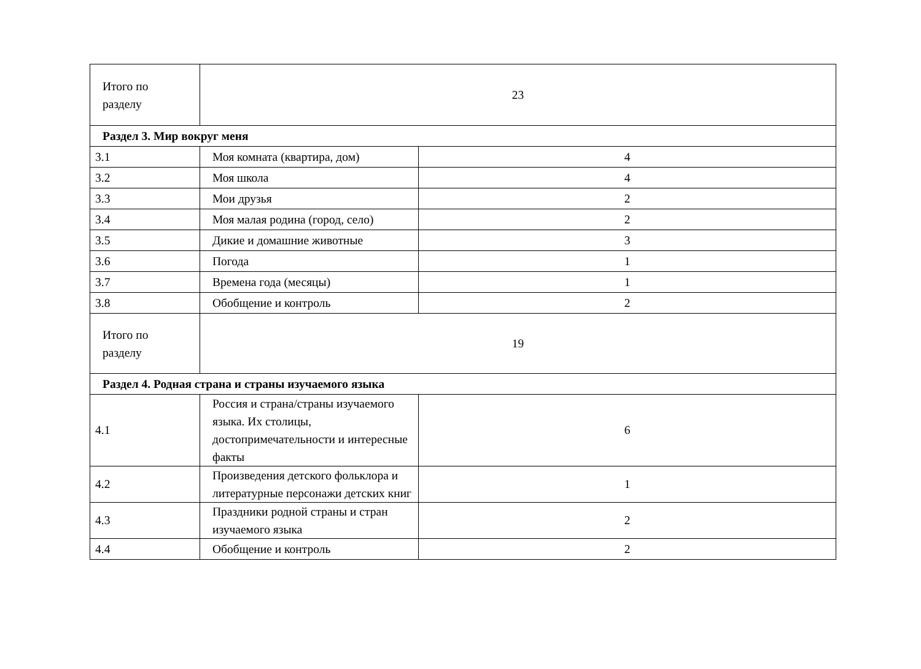| Итого по разделу | 23 | |
| Раздел 3. Мир вокруг меня | | |
| 3.1 | Моя комната (квартира, дом) | 4 |
| 3.2 | Моя школа | 4 |
| 3.3 | Мои друзья | 2 |
| 3.4 | Моя малая родина (город, село) | 2 |
| 3.5 | Дикие и домашние животные | 3 |
| 3.6 | Погода | 1 |
| 3.7 | Времена года (месяцы) | 1 |
| 3.8 | Обобщение и контроль | 2 |
| Итого по разделу | 19 | |
| Раздел 4. Родная страна и страны изучаемого языка | | |
| 4.1 | Россия и страна/страны изучаемого языка. Их столицы, достопримечательности и интересные факты | 6 |
| 4.2 | Произведения детского фольклора и литературные персонажи детских книг | 1 |
| 4.3 | Праздники родной страны и стран изучаемого языка | 2 |
| 4.4 | Обобщение и контроль | 2 |